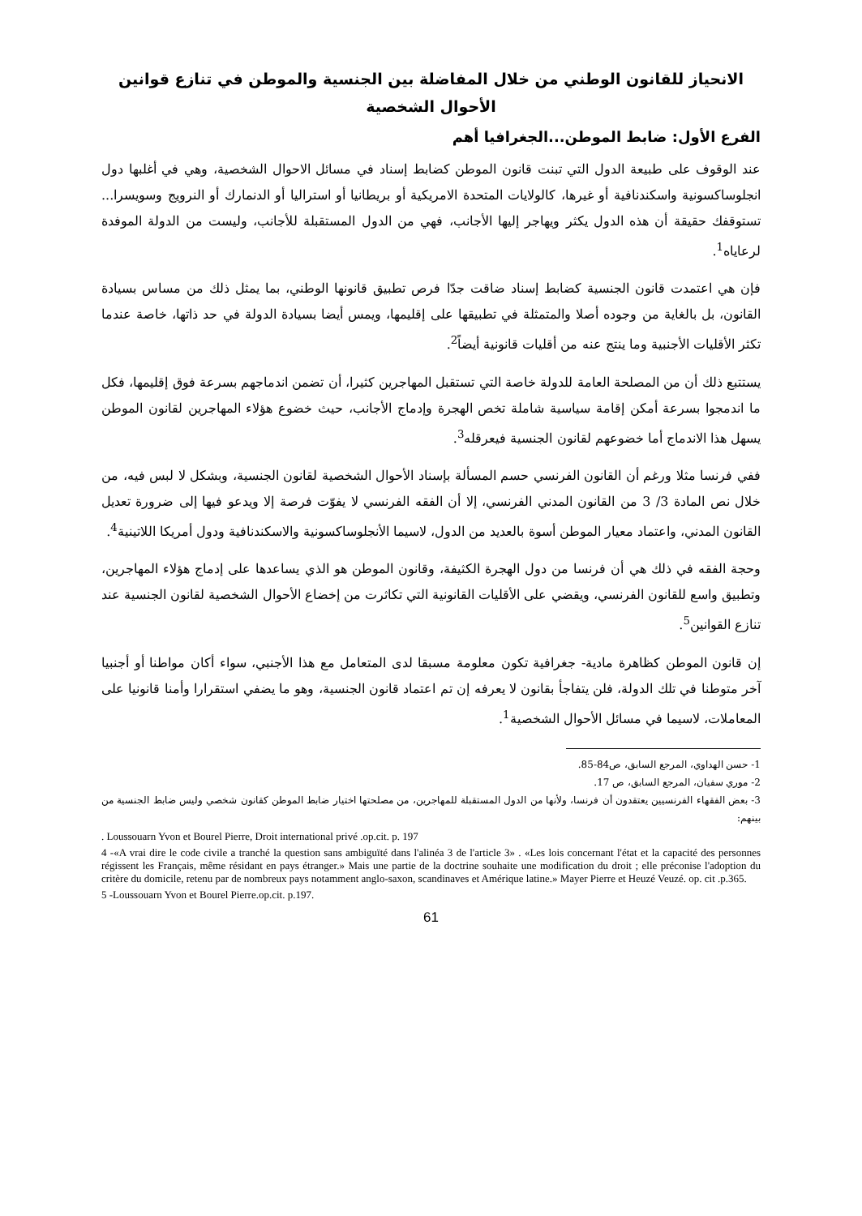الانحياز للقانون الوطني من خلال المفاضلة بين الجنسية والموطن في تنازع قوانين الأحوال الشخصية
الفرع الأول: ضابط الموطن...الجغرافيا أهم
عند الوقوف على طبيعة الدول التي تبنت قانون الموطن كضابط إسناد في مسائل الاحوال الشخصية، وهي في أغلبها دول انجلوساكسونية واسكندنافية أو غيرها، كالولايات المتحدة الامريكية أو بريطانيا أو استراليا أو الدنمارك أو النرويج وسويسرا... تستوقفك حقيقة أن هذه الدول يكثر ويهاجر إليها الأجانب، فهي من الدول المستقبلة للأجانب، وليست من الدولة الموفدة لرعاياه<sup>1</sup>.
فإن هي اعتمدت قانون الجنسية كضابط إسناد ضاقت جدّا فرص تطبيق قانونها الوطني، بما يمثل ذلك من مساس بسيادة القانون، بل بالغاية من وجوده أصلا والمتمثلة في تطبيقها على إقليمها، ويمس أيضا بسيادة الدولة في حد ذاتها، خاصة عندما تكثر الأقليات الأجنبية وما ينتج عنه من أقليات قانونية أيضاً<sup>2</sup>.
يستتبع ذلك أن من المصلحة العامة للدولة خاصة التي تستقبل المهاجرين كثيرا، أن تضمن اندماجهم بسرعة فوق إقليمها، فكل ما اندمجوا بسرعة أمكن إقامة سياسية شاملة تخص الهجرة وإدماج الأجانب، حيث خضوع هؤلاء المهاجرين لقانون الموطن يسهل هذا الاندماج أما خضوعهم لقانون الجنسية فيعرقله<sup>3</sup>.
ففي فرنسا مثلا ورغم أن القانون الفرنسي حسم المسألة بإسناد الأحوال الشخصية لقانون الجنسية، وبشكل لا لبس فيه، من خلال نص المادة 3/ 3 من القانون المدني الفرنسي، إلا أن الفقه الفرنسي لا يفوّت فرصة إلا ويدعو فيها إلى ضرورة تعديل القانون المدني، واعتماد معيار الموطن أسوة بالعديد من الدول، لاسيما الأنجلوساكسونية والاسكندنافية ودول أمريكا اللاتينية<sup>4</sup>.
وحجة الفقه في ذلك هي أن فرنسا من دول الهجرة الكثيفة، وقانون الموطن هو الذي يساعدها على إدماج هؤلاء المهاجرين، وتطبيق واسع للقانون الفرنسي، ويقضي على الأقليات القانونية التي تكاثرت من إخضاع الأحوال الشخصية لقانون الجنسية عند تنازع القوانين<sup>5</sup>.
إن قانون الموطن كظاهرة مادية- جغرافية تكون معلومة مسبقا لدى المتعامل مع هذا الأجنبي، سواء أكان مواطنا أو أجنبيا آخر متوطنا في تلك الدولة، فلن يتفاجأ بقانون لا يعرفه إن تم اعتماد قانون الجنسية، وهو ما يضفي استقرارا وأمنا قانونيا على المعاملات، لاسيما في مسائل الأحوال الشخصية<sup>1</sup>.
1- حسن الهداوي، المرجع السابق، ص84-85.
2- موري سفيان، المرجع السابق، ص 17.
3- بعض الفقهاء الفرنسيين يعتقدون أن فرنسا، ولأنها من الدول المستقبلة للمهاجرين، من مصلحتها اختيار ضابط الموطن كقانون شخصي وليس ضابط الجنسية من بينهم:
. Loussouarn Yvon et Bourel Pierre, Droit international privé .op.cit. p. 197
4 -«A vrai dire le code civile a tranché la question sans ambiguïté dans l'alinéa 3 de l'article 3» . «Les lois concernant l'état et la capacité des personnes régissent les Français, même résidant en pays étranger.» Mais une partie de la doctrine souhaite une modification du droit ; elle préconise l'adoption du critère du domicile, retenu par de nombreux pays notamment anglo-saxon, scandinaves et Amérique latine.» Mayer Pierre et Heuzé Veuzé. op. cit .p.365.
5 -Loussouarn Yvon et Bourel Pierre.op.cit. p.197.
61